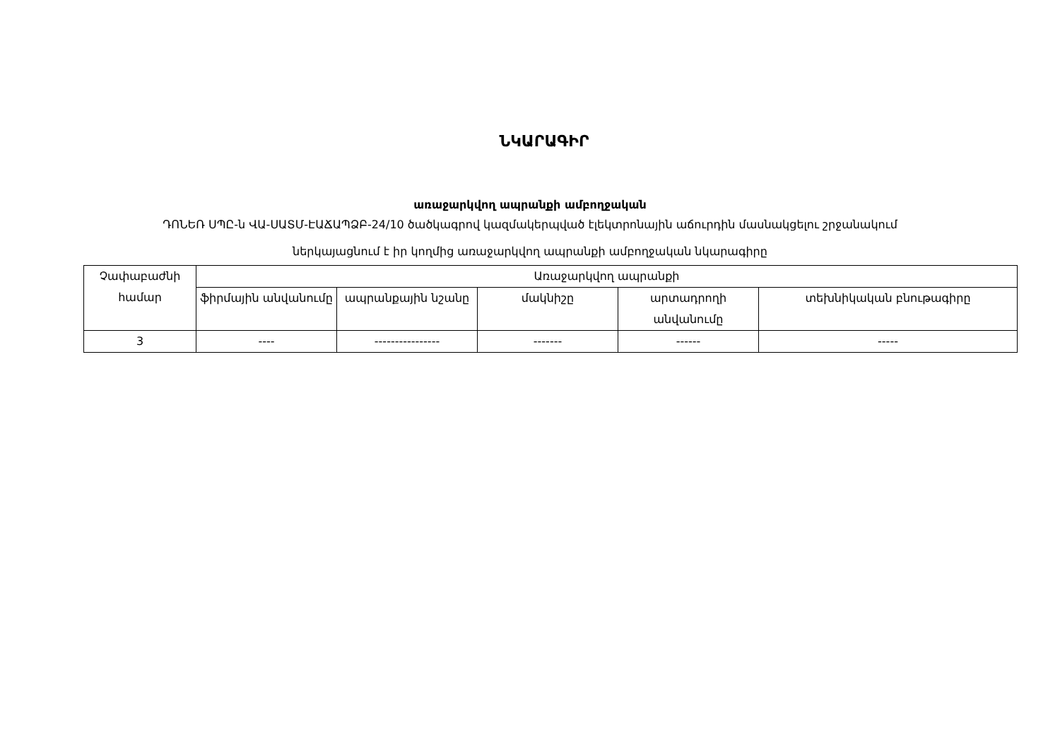ՆԿԱՐԱԳԻՐ
առաջարկվող ապրանքի ամբողջական
ԴՈՆԵՌ ՍՊԸ-ն ՎԱ-ՍԱՏՄ-ԷԱՃԱՊՁԲ-24/10 ծածկագրով կազմակերպված էլեկտրոնային աճուրդին մասնակցելու շրջանակում
ներկայացնում է իր կողմից առաջարկվող ապրանքի ամբողջական նկարագիրը
| Չափաբաժնի համար | Առաջարկվող ապրանքի | | | | |
| --- | --- | --- | --- | --- | --- |
| | ֆիրմային անվանումը | ապրանքային նշանը | մակնիշը | արտադրողի անվանումը | տեխնիկական բնութագիրը |
| 3 | ---- | ---------------- | ------- | ------ | ----- |